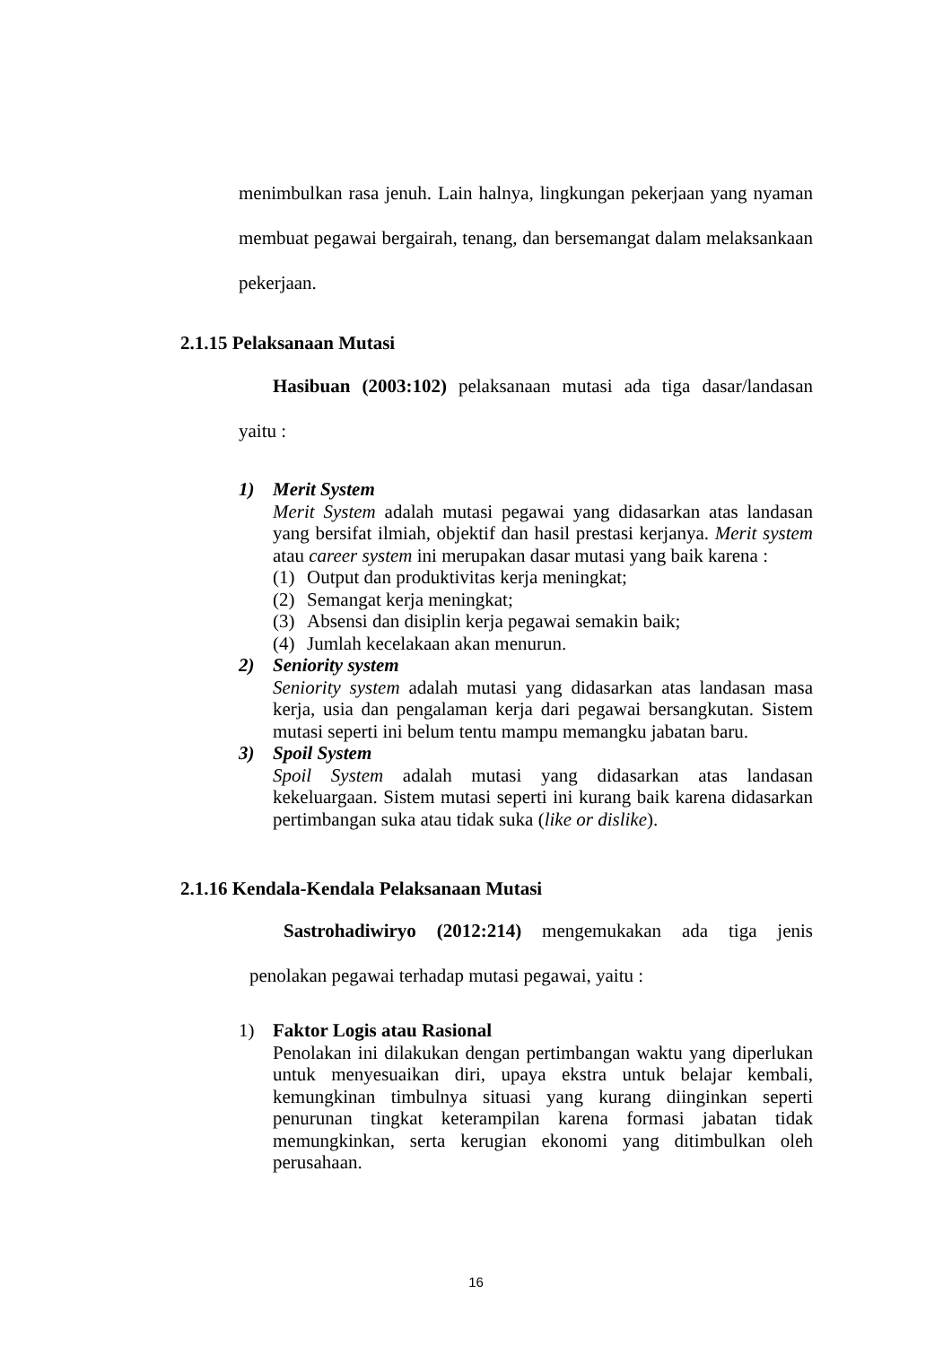menimbulkan rasa jenuh. Lain halnya, lingkungan pekerjaan yang nyaman membuat pegawai bergairah, tenang, dan bersemangat dalam melaksankaan pekerjaan.
2.1.15 Pelaksanaan Mutasi
Hasibuan (2003:102) pelaksanaan mutasi ada tiga dasar/landasan yaitu :
1)
Merit System
Merit System adalah mutasi pegawai yang didasarkan atas landasan yang bersifat ilmiah, objektif dan hasil prestasi kerjanya. Merit system atau career system ini merupakan dasar mutasi yang baik karena :
(1) Output dan produktivitas kerja meningkat;
(2) Semangat kerja meningkat;
(3) Absensi dan disiplin kerja pegawai semakin baik;
(4) Jumlah kecelakaan akan menurun.
2)
Seniority system
Seniority system adalah mutasi yang didasarkan atas landasan masa kerja, usia dan pengalaman kerja dari pegawai bersangkutan. Sistem mutasi seperti ini belum tentu mampu memangku jabatan baru.
3)
Spoil System
Spoil System adalah mutasi yang didasarkan atas landasan kekeluargaan. Sistem mutasi seperti ini kurang baik karena didasarkan pertimbangan suka atau tidak suka (like or dislike).
2.1.16 Kendala-Kendala Pelaksanaan Mutasi
Sastrohadiwiryo (2012:214) mengemukakan ada tiga jenis penolakan pegawai terhadap mutasi pegawai, yaitu :
1)
Faktor Logis atau Rasional
Penolakan ini dilakukan dengan pertimbangan waktu yang diperlukan untuk menyesuaikan diri, upaya ekstra untuk belajar kembali, kemungkinan timbulnya situasi yang kurang diinginkan seperti penurunan tingkat keterampilan karena formasi jabatan tidak memungkinkan, serta kerugian ekonomi yang ditimbulkan oleh perusahaan.
16